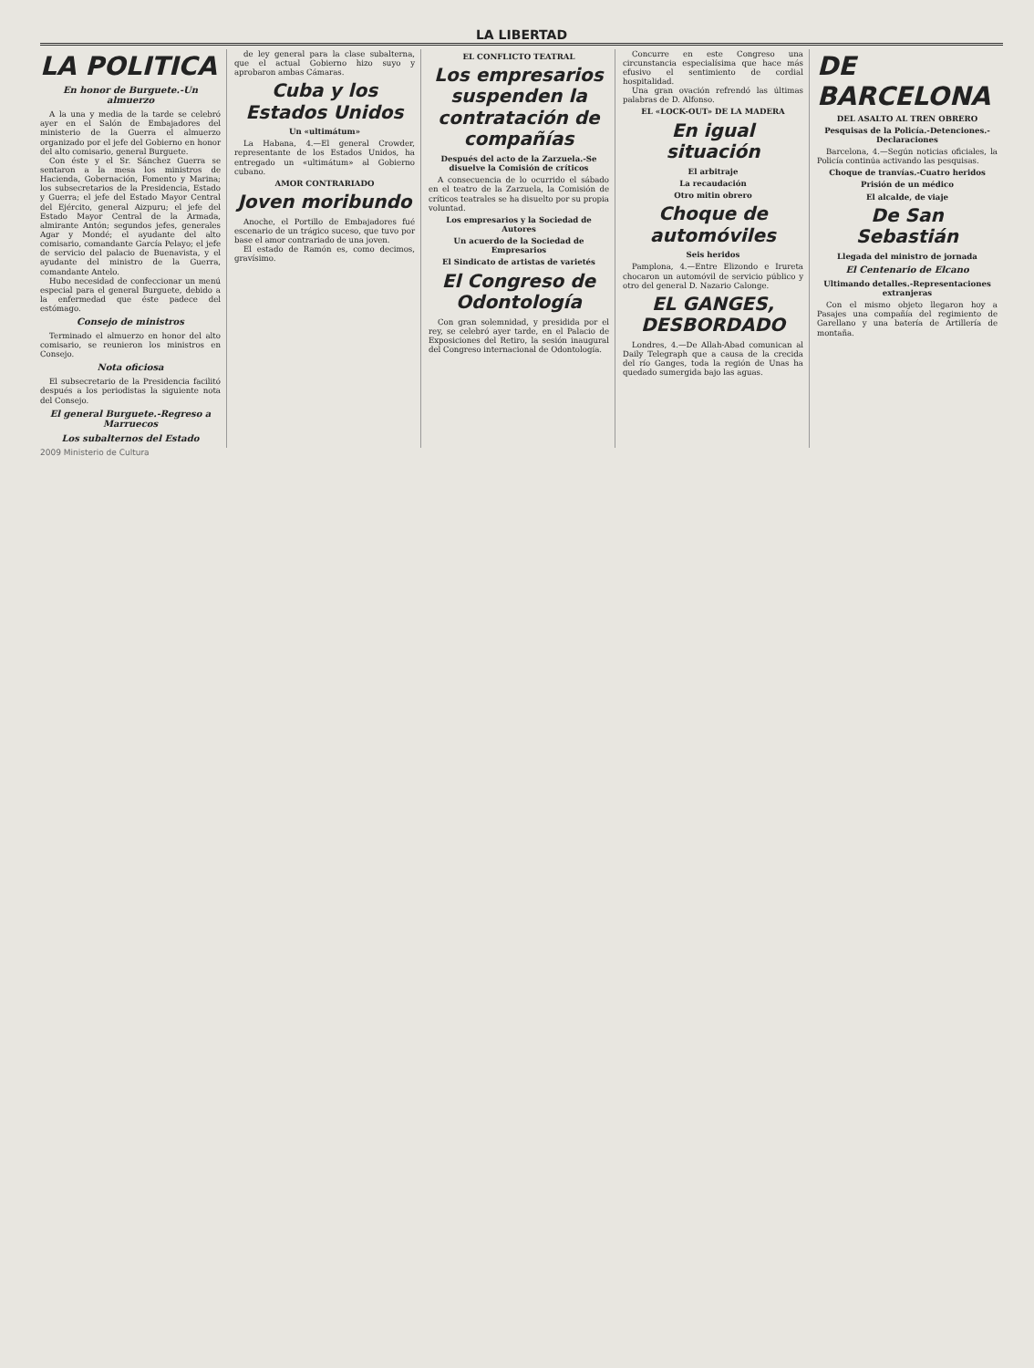LA LIBERTAD
LA POLITICA
En honor de Burguete.-Un almuerzo
A la una y media de la tarde se celebró ayer en el Salón de Embajadores del ministerio de la Guerra el almuerzo organizado por el jefe del Gobierno en honor del alto comisario, general Burguete.
Con éste y el Sr. Sánchez Guerra se sentaron a la mesa los ministros de Hacienda, Gobernación, Fomento y Marina; los subsecretarios de la Presidencia, Estado y Guerra; el jefe del Estado Mayor Central del Ejército, general Aizpuru; el jefe del Estado Mayor Central de la Armada, almirante Antón; segundos jefes, generales Agar y Mondé; el ayudante del alto comisario, comandante García Pelayo; el jefe de servicio del palacio de Buenavista, y el ayudante del ministro de la Guerra, comandante Antelo.
Hubo necesidad de confeccionar un menú especial para el general Burguete, debido a la enfermedad que éste padece del estómago.
Consejo de ministros
Terminado el almuerzo en honor del alto comisario, se reunieron los ministros en Consejo.
Nota oficiosa
El subsecretario de la Presidencia facilitó después a los periodistas la siguiente nota del Consejo.
El general Burguete.-Regreso a Marruecos
Los subalternos del Estado
de ley general para la clase subalterna, que el actual Gobierno hizo suyo y aprobaron ambas Cámaras.
Cuba y los Estados Unidos
Un «ultimátum»
La Habana, 4.—El general Crowder, representante de los Estados Unidos, ha entregado un «ultimátum» al Gobierno cubano.
AMOR CONTRARIADO
Joven moribundo
Anoche, el Portillo de Embajadores fué escenario de un trágico suceso, que tuvo por base el amor contrariado de una joven.
El estado de Ramón es, como decimos, gravísimo.
EL CONFLICTO TEATRAL
Los empresarios suspenden la contratación de compañías
Después del acto de la Zarzuela.-Se disuelve la Comisión de críticos
A consecuencia de lo ocurrido el sábado en el teatro de la Zarzuela, la Comisión de críticos teatrales se ha disuelto por su propia voluntad.
Los empresarios y la Sociedad de Autores
Un acuerdo de la Sociedad de Empresarios
El Sindicato de artistas de varietés
El Congreso de Odontología
Con gran solemnidad, y presidida por el rey, se celebró ayer tarde, en el Palacio de Exposiciones del Retiro, la sesión inaugural del Congreso internacional de Odontología.
Concurre en este Congreso una circunstancia especialísima que hace más efusivo el sentimiento de cordial hospitalidad.
Una gran ovación refrendó las últimas palabras de D. Alfonso.
EL «LOCK-OUT» DE LA MADERA
En igual situación
El arbitraje
La recaudación
Otro mitin obrero
Choque de automóviles
Seis heridos
Pamplona, 4.—Entre Elizondo e Irureta chocaron un automóvil de servicio público y otro del general D. Nazario Calonge.
EL GANGES, DESBORDADO
Londres, 4.—De Allah-Abad comunican al Daily Telegraph que a causa de la crecida del río Ganges, toda la región de Unas ha quedado sumergida bajo las aguas.
DE BARCELONA
DEL ASALTO AL TREN OBRERO
Pesquisas de la Policía.-Detenciones.-Declaraciones
Barcelona, 4.—Según noticias oficiales, la Policía continúa activando las pesquisas.
Choque de tranvías.-Cuatro heridos
Prisión de un médico
El alcalde, de viaje
De San Sebastián
Llegada del ministro de jornada
El Centenario de Elcano
Ultimando detalles.-Representaciones extranjeras
Con el mismo objeto llegaron hoy a Pasajes una compañía del regimiento de Garellano y una batería de Artillería de montaña.
2009 Ministerio de Cultura